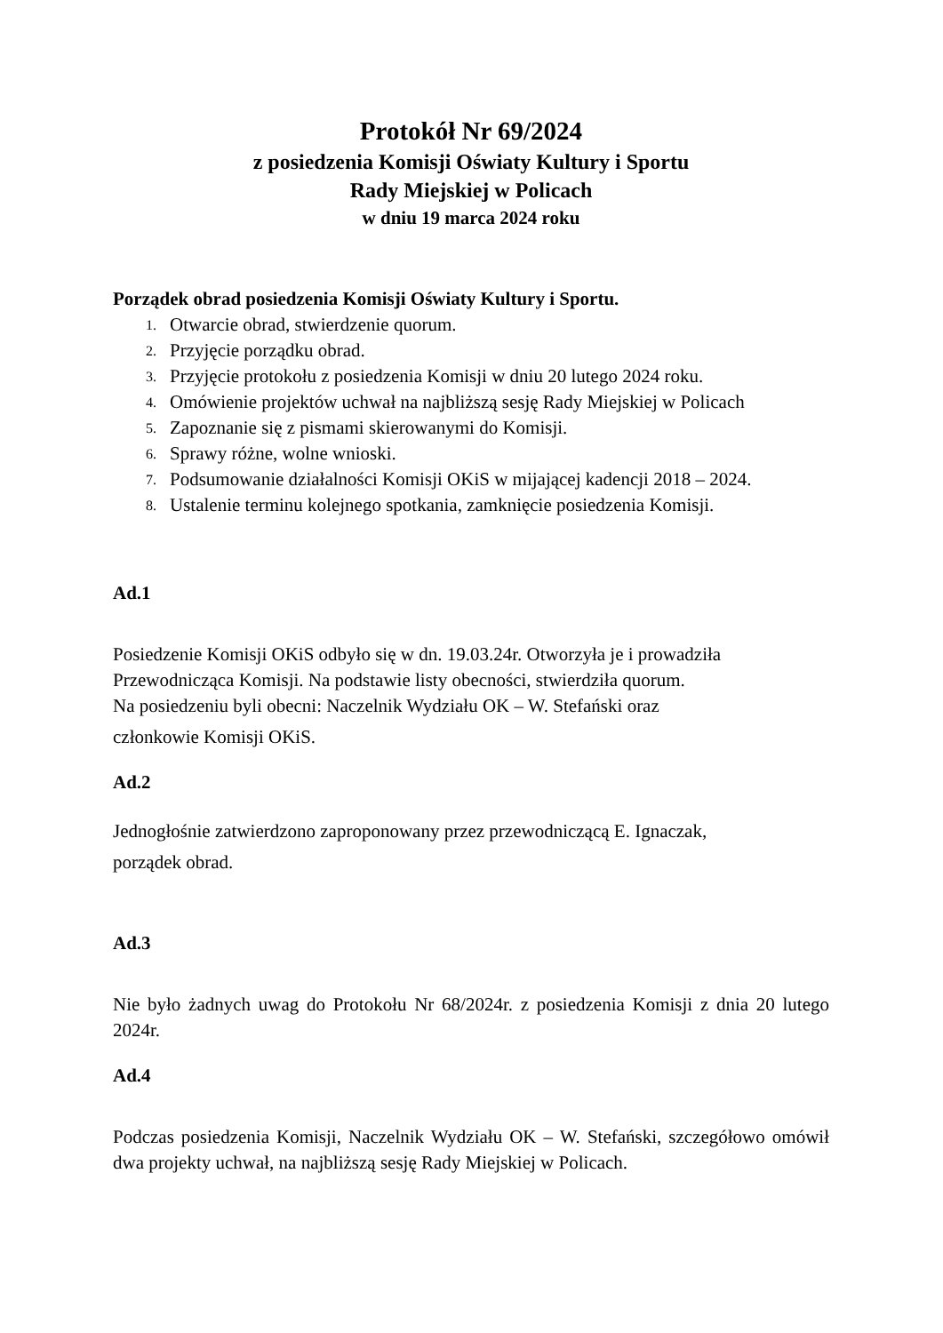Protokół Nr 69/2024
z posiedzenia Komisji Oświaty Kultury i Sportu
Rady Miejskiej w Policach
w dniu 19 marca 2024 roku
Porządek obrad posiedzenia Komisji Oświaty Kultury i Sportu.
1. Otwarcie obrad, stwierdzenie quorum.
2. Przyjęcie porządku obrad.
3. Przyjęcie protokołu z posiedzenia Komisji w dniu 20 lutego 2024 roku.
4. Omówienie projektów uchwał na najbliższą sesję Rady Miejskiej w Policach
5. Zapoznanie się z pismami skierowanymi do Komisji.
6. Sprawy różne, wolne wnioski.
7. Podsumowanie działalności Komisji OKiS w mijającej kadencji 2018 – 2024.
8. Ustalenie terminu kolejnego spotkania, zamknięcie posiedzenia Komisji.
Ad.1
Posiedzenie Komisji OKiS odbyło się w dn. 19.03.24r. Otworzyła je i prowadziła
Przewodnicząca Komisji. Na podstawie listy obecności, stwierdziła quorum.
Na posiedzeniu byli obecni: Naczelnik Wydziału OK – W. Stefański oraz
członkowie Komisji OKiS.
Ad.2
Jednogłośnie zatwierdzono zaproponowany przez przewodniczącą E. Ignaczak,
porządek obrad.
Ad.3
Nie było żadnych uwag do Protokołu Nr 68/2024r. z posiedzenia Komisji z dnia 20 lutego 2024r.
Ad.4
Podczas posiedzenia Komisji, Naczelnik Wydziału OK – W. Stefański, szczegółowo omówił dwa projekty uchwał, na najbliższą sesję Rady Miejskiej w Policach.